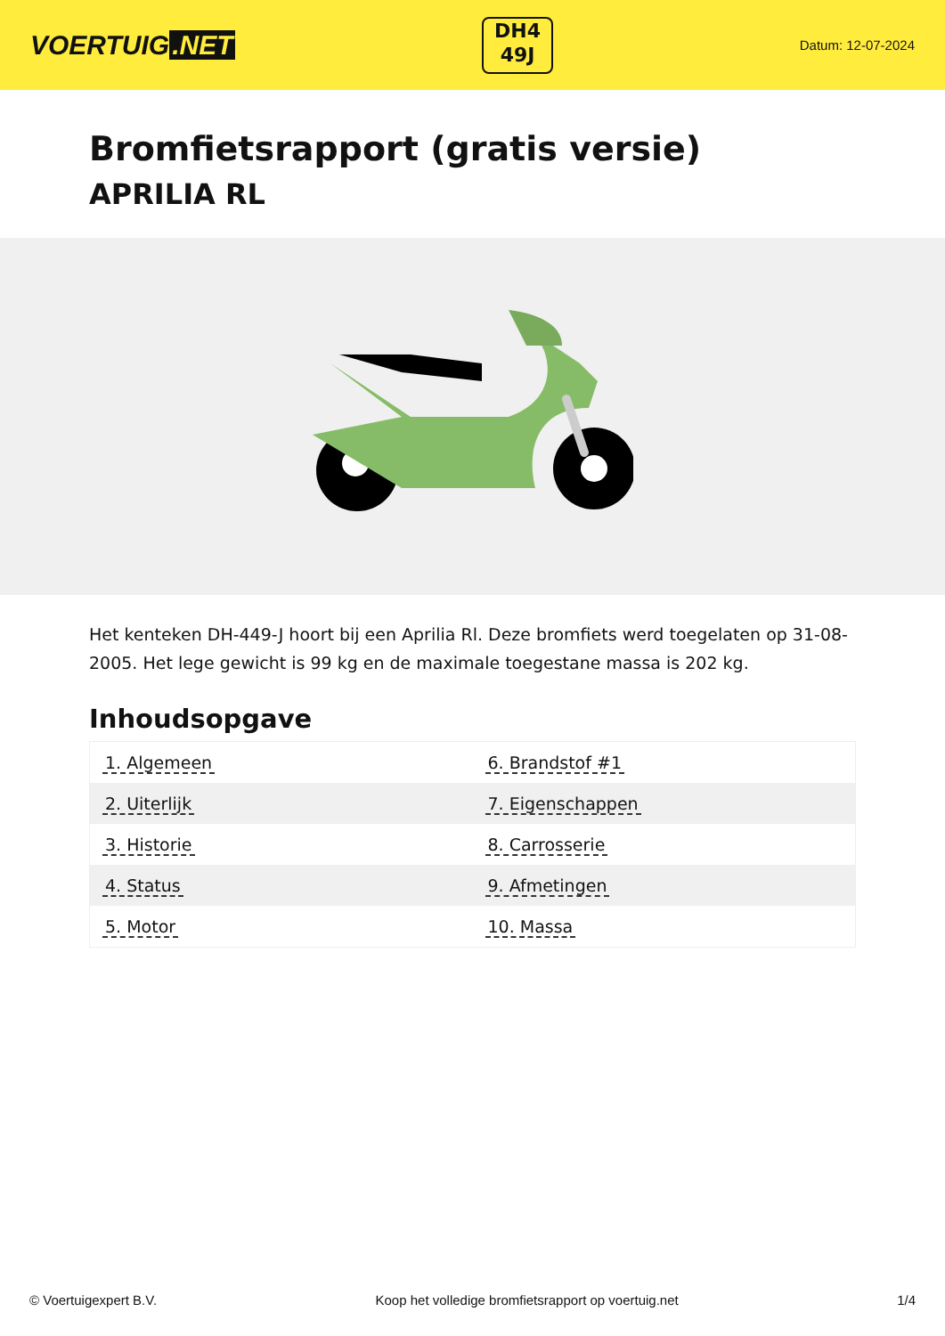VOERTUIG.NET
DH4
49J
Datum: 12-07-2024
Bromfietsrapport (gratis versie)
APRILIA RL
Het kenteken DH-449-J hoort bij een Aprilia Rl. Deze bromfiets werd toegelaten op 31-08-2005. Het lege gewicht is 99 kg en de maximale toegestane massa is 202 kg.
Inhoudsopgave
| 1. Algemeen | 6. Brandstof #1 |
| 2. Uiterlijk | 7. Eigenschappen |
| 3. Historie | 8. Carrosserie |
| 4. Status | 9. Afmetingen |
| 5. Motor | 10. Massa |
© Voertuigexpert B.V. Koop het volledige bromfietsrapport op voertuig.net
1/4